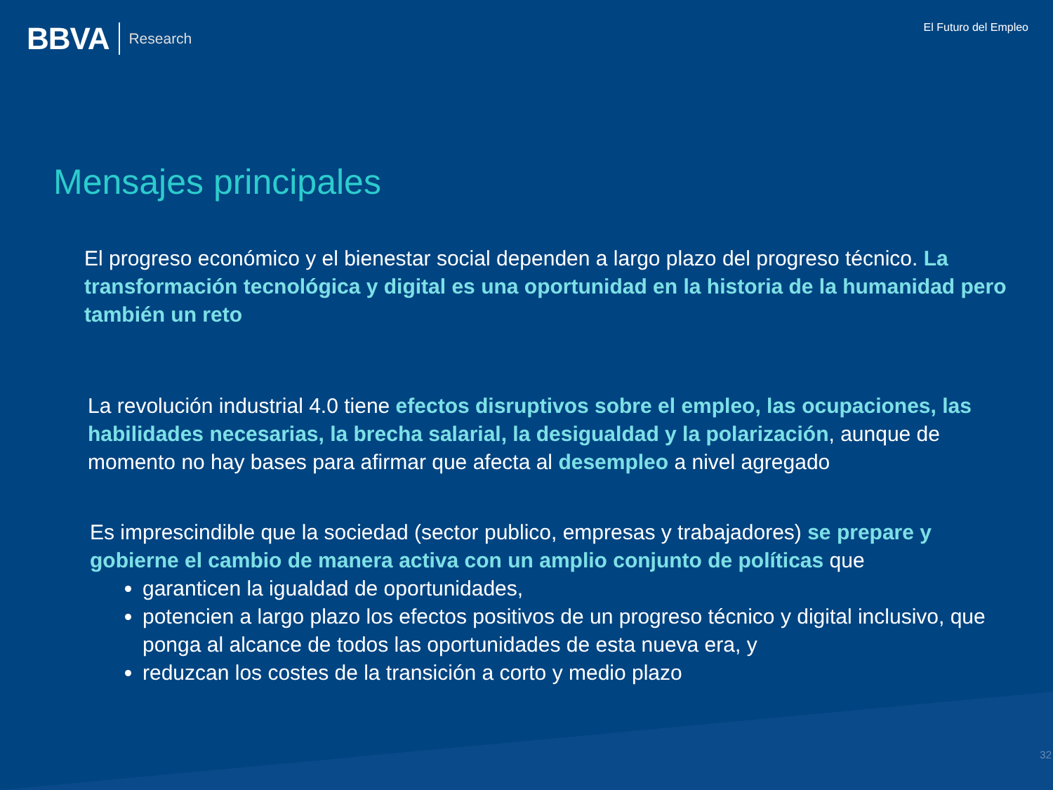BBVA Research
El Futuro del Empleo
Mensajes principales
El progreso económico y el bienestar social dependen a largo plazo del progreso técnico. La transformación tecnológica y digital es una oportunidad en la historia de la humanidad pero también un reto
La revolución industrial 4.0 tiene efectos disruptivos sobre el empleo, las ocupaciones, las habilidades necesarias, la brecha salarial, la desigualdad y la polarización, aunque de momento no hay bases para afirmar que afecta al desempleo a nivel agregado
Es imprescindible que la sociedad (sector publico, empresas y trabajadores) se prepare y gobierne el cambio de manera activa con un amplio conjunto de políticas que
garanticen la igualdad de oportunidades,
potencien a largo plazo los efectos positivos de un progreso técnico y digital inclusivo, que ponga al alcance de todos las oportunidades de esta nueva era, y
reduzcan los costes de la transición a corto y medio plazo
32